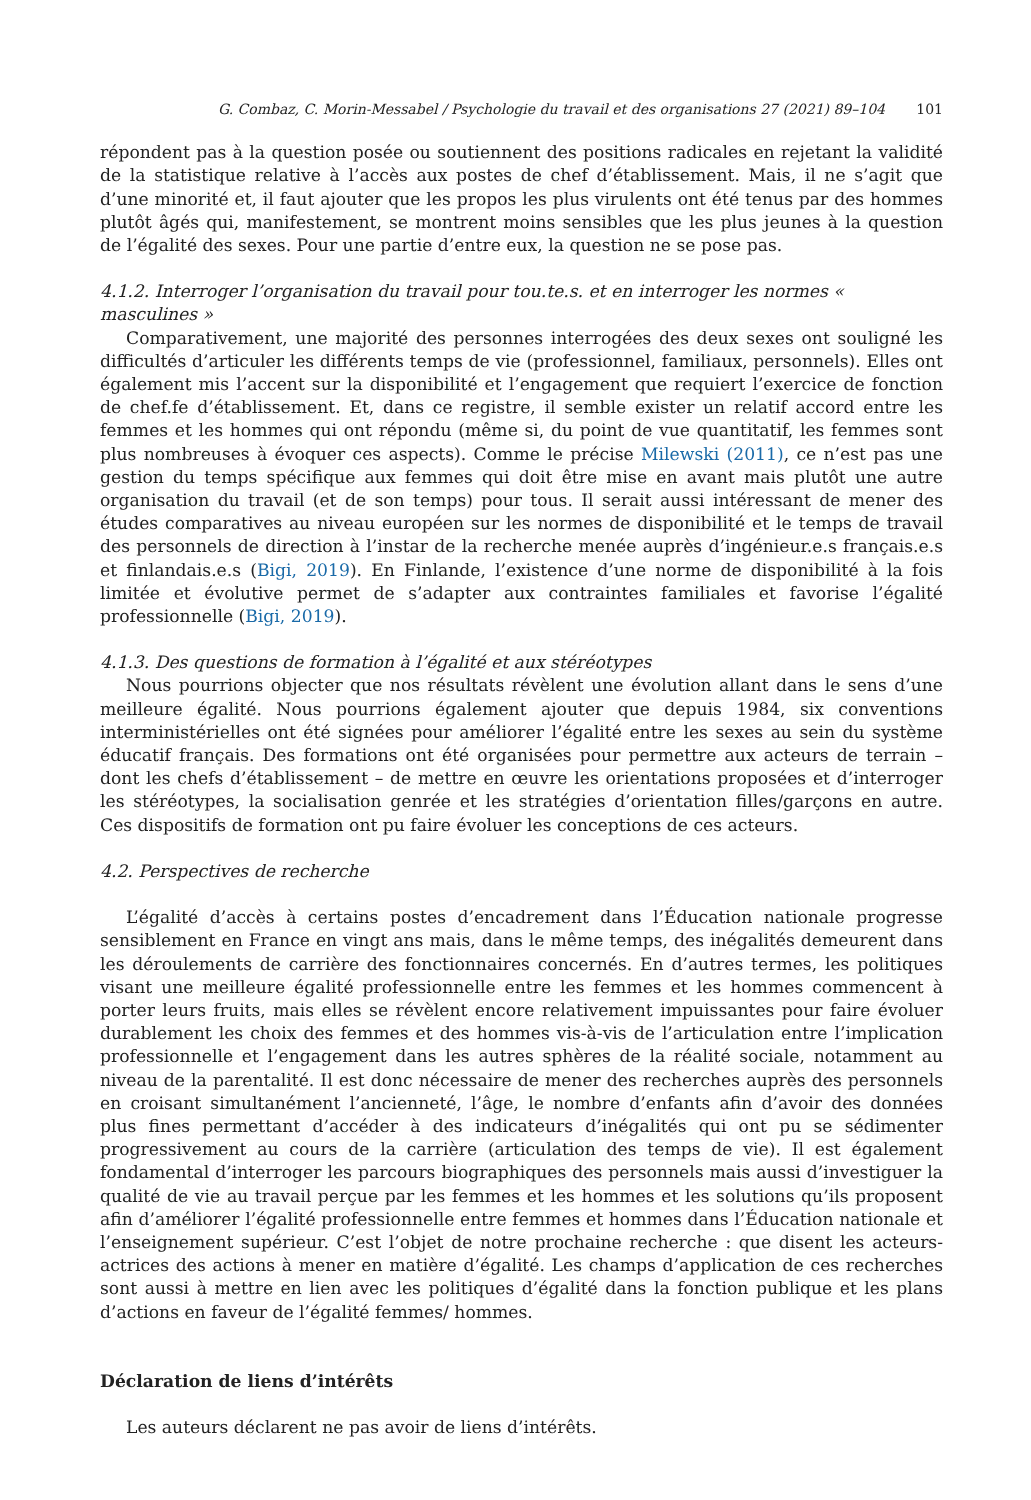G. Combaz, C. Morin-Messabel / Psychologie du travail et des organisations 27 (2021) 89–104 101
répondent pas à la question posée ou soutiennent des positions radicales en rejetant la validité de la statistique relative à l’accès aux postes de chef d’établissement. Mais, il ne s’agit que d’une minorité et, il faut ajouter que les propos les plus virulents ont été tenus par des hommes plutôt âgés qui, manifestement, se montrent moins sensibles que les plus jeunes à la question de l’égalité des sexes. Pour une partie d’entre eux, la question ne se pose pas.
4.1.2. Interroger l’organisation du travail pour tou.te.s. et en interroger les normes « masculines »
Comparativement, une majorité des personnes interrogées des deux sexes ont souligné les difficultés d’articuler les différents temps de vie (professionnel, familiaux, personnels). Elles ont également mis l’accent sur la disponibilité et l’engagement que requiert l’exercice de fonction de chef.fe d’établissement. Et, dans ce registre, il semble exister un relatif accord entre les femmes et les hommes qui ont répondu (même si, du point de vue quantitatif, les femmes sont plus nombreuses à évoquer ces aspects). Comme le précise Milewski (2011), ce n’est pas une gestion du temps spécifique aux femmes qui doit être mise en avant mais plutôt une autre organisation du travail (et de son temps) pour tous. Il serait aussi intéressant de mener des études comparatives au niveau européen sur les normes de disponibilité et le temps de travail des personnels de direction à l’instar de la recherche menée auprès d’ingénieur.e.s français.e.s et finlandais.e.s (Bigi, 2019). En Finlande, l’existence d’une norme de disponibilité à la fois limitée et évolutive permet de s’adapter aux contraintes familiales et favorise l’égalité professionnelle (Bigi, 2019).
4.1.3. Des questions de formation à l’égalité et aux stéréotypes
Nous pourrions objecter que nos résultats révèlent une évolution allant dans le sens d’une meilleure égalité. Nous pourrions également ajouter que depuis 1984, six conventions interministérielles ont été signées pour améliorer l’égalité entre les sexes au sein du système éducatif français. Des formations ont été organisées pour permettre aux acteurs de terrain – dont les chefs d’établissement – de mettre en œuvre les orientations proposées et d’interroger les stéréotypes, la socialisation genrée et les stratégies d’orientation filles/garçons en autre. Ces dispositifs de formation ont pu faire évoluer les conceptions de ces acteurs.
4.2. Perspectives de recherche
L’égalité d’accès à certains postes d’encadrement dans l’Éducation nationale progresse sensiblement en France en vingt ans mais, dans le même temps, des inégalités demeurent dans les déroulements de carrière des fonctionnaires concernés. En d’autres termes, les politiques visant une meilleure égalité professionnelle entre les femmes et les hommes commencent à porter leurs fruits, mais elles se révèlent encore relativement impuissantes pour faire évoluer durablement les choix des femmes et des hommes vis-à-vis de l’articulation entre l’implication professionnelle et l’engagement dans les autres sphères de la réalité sociale, notamment au niveau de la parentalité. Il est donc nécessaire de mener des recherches auprès des personnels en croisant simultanément l’ancienneté, l’âge, le nombre d’enfants afin d’avoir des données plus fines permettant d’accéder à des indicateurs d’inégalités qui ont pu se sédimenter progressivement au cours de la carrière (articulation des temps de vie). Il est également fondamental d’interroger les parcours biographiques des personnels mais aussi d’investiguer la qualité de vie au travail perçue par les femmes et les hommes et les solutions qu’ils proposent afin d’améliorer l’égalité professionnelle entre femmes et hommes dans l’Éducation nationale et l’enseignement supérieur. C’est l’objet de notre prochaine recherche : que disent les acteurs-actrices des actions à mener en matière d’égalité. Les champs d’application de ces recherches sont aussi à mettre en lien avec les politiques d’égalité dans la fonction publique et les plans d’actions en faveur de l’égalité femmes/ hommes.
Déclaration de liens d’intérêts
Les auteurs déclarent ne pas avoir de liens d’intérêts.